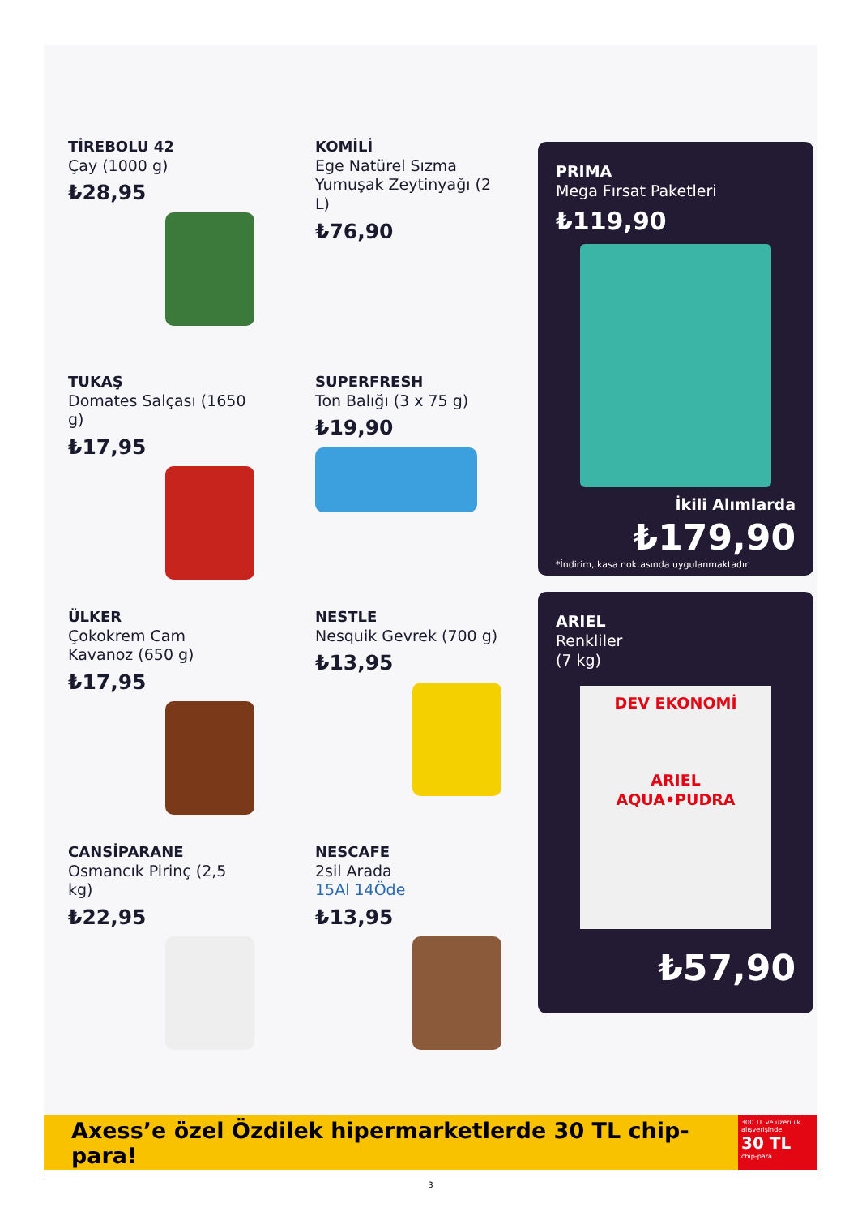TİREBOLU 42
Çay (1000 g)
₺28,95
KOMİLİ
Ege Natürel Sızma Yumuşak Zeytinyağı (2 L)
₺76,90
PRIMA
Mega Fırsat Paketleri
₺119,90
İkili Alımlarda
₺179,90
*İndirim, kasa noktasında uygulanmaktadır.
TUKAŞ
Domates Salçası (1650 g)
₺17,95
SUPERFRESH
Ton Balığı (3 x 75 g)
₺19,90
ÜLKER
Çokokrem Cam Kavanoz (650 g)
₺17,95
NESTLE
Nesquik Gevrek (700 g)
₺13,95
ARIEL
Renkliler
(7 kg)
DEV EKONOMİ
ARIEL
AQUA•PUDRA
₺57,90
CANSİPARANE
Osmancık Pirinç (2,5 kg)
₺22,95
NESCAFE
2sil Arada
15Al 14Öde
₺13,95
Axess’e özel Özdilek hipermarketlerde 30 TL chip-para!
300 TL ve üzeri ilk alışverişinde
30 TL
chip-para
3